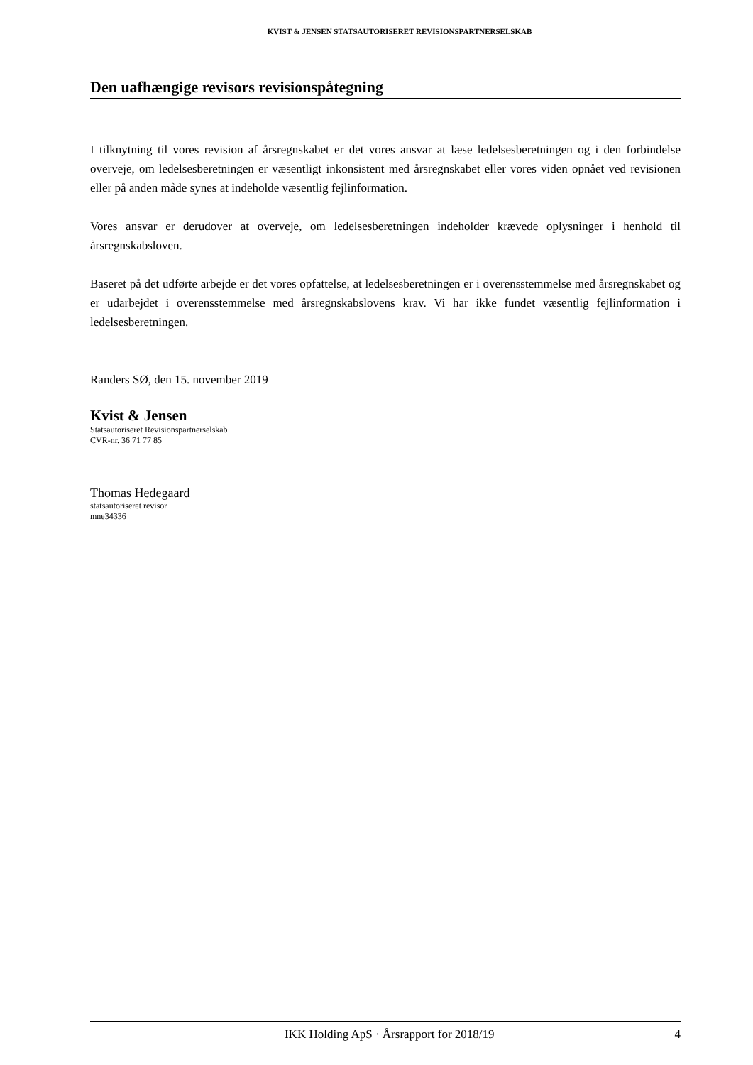KVIST & JENSEN STATSAUTORISERET REVISIONSPARTNERSELSKAB
Den uafhængige revisors revisionspåtegning
I tilknytning til vores revision af årsregnskabet er det vores ansvar at læse ledelsesberetningen og i den forbindelse overveje, om ledelsesberetningen er væsentligt inkonsistent med årsregnskabet eller vores viden opnået ved revisionen eller på anden måde synes at indeholde væsentlig fejlinformation.
Vores ansvar er derudover at overveje, om ledelsesberetningen indeholder krævede oplysninger i henhold til årsregnskabsloven.
Baseret på det udførte arbejde er det vores opfattelse, at ledelsesberetningen er i overensstemmelse med årsregnskabet og er udarbejdet i overensstemmelse med årsregnskabslovens krav. Vi har ikke fundet væsentlig fejlinformation i ledelsesberetningen.
Randers SØ, den 15. november 2019
Kvist & Jensen
Statsautoriseret Revisionspartnerselskab
CVR-nr. 36 71 77 85
Thomas Hedegaard
statsautoriseret revisor
mne34336
IKK Holding ApS · Årsrapport for 2018/19 4